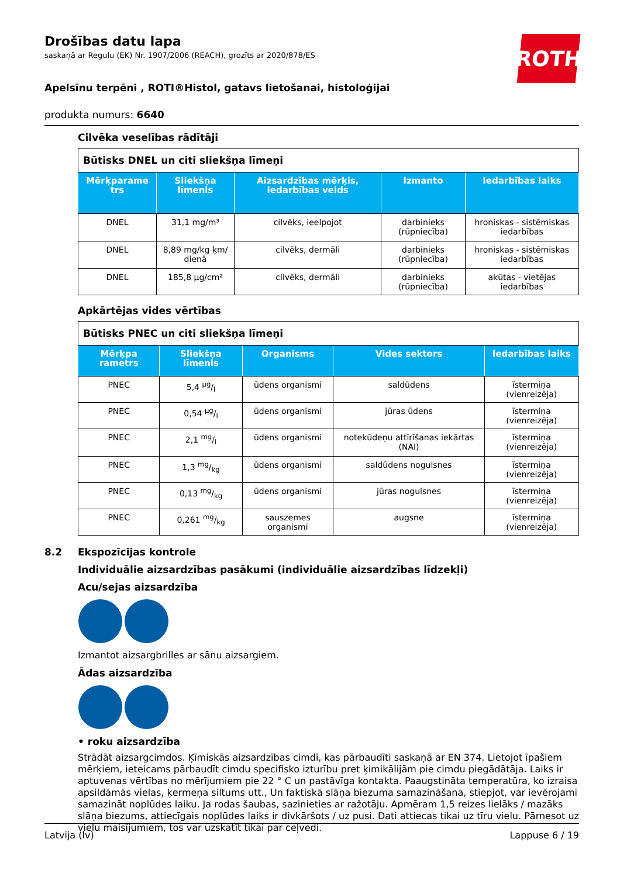Drošības datu lapa
saskaņā ar Regulu (EK) Nr. 1907/2006 (REACH), grozīts ar 2020/878/ES
ROTH
Apelsīnu terpēni , ROTI®Histol, gatavs lietošanai, histoloģijai
produkta numurs: 6640
Cilvēka veselības rādītāji
| Būtisks DNEL un citi sliekšņa līmeņi | | | | |
| Mērķparame trs | Sliekšņa līmenis | Aizsardzības mērķis, iedarbības veids | Izmanto | Iedarbības laiks |
| DNEL | 31,1 mg/m³ | cilvēks, ieelpojot | darbinieks (rūpniecība) | hroniskas - sistēmiskas iedarbības |
| DNEL | 8,89 mg/kg ķm/ dienā | cilvēks, dermāli | darbinieks (rūpniecība) | hroniskas - sistēmiskas iedarbības |
| DNEL | 185,8 µg/cm² | cilvēks, dermāli | darbinieks (rūpniecība) | akūtas - vietējas iedarbības |
Apkārtējas vides vērtības
| Būtisks PNEC un citi sliekšņa līmeņi | | | | |
| Mērķpa rametrs | Sliekšņa līmenis | Organisms | Vides sektors | Iedarbības laiks |
| PNEC | 5,4 µg/l | ūdens organismi | saldūdens | īstermiņa (vienreizēja) |
| PNEC | 0,54 µg/l | ūdens organismi | jūras ūdens | īstermiņa (vienreizēja) |
| PNEC | 2,1 mg/l | ūdens organismi | notekūdeņu attīrīšanas iekārtas (NAI) | īstermiņa (vienreizēja) |
| PNEC | 1,3 mg/kg | ūdens organismi | saldūdens nogulsnes | īstermiņa (vienreizēja) |
| PNEC | 0,13 mg/kg | ūdens organismi | jūras nogulsnes | īstermiņa (vienreizēja) |
| PNEC | 0,261 mg/kg | sauszemes organismi | augsne | īstermiņa (vienreizēja) |
8.2 Ekspozīcijas kontrole
Individuālie aizsardzības pasākumi (individuālie aizsardzības līdzekļi)
Acu/sejas aizsardzība
Izmantot aizsargbrilles ar sānu aizsargiem.
Ādas aizsardzība
• roku aizsardzība
Strādāt aizsargcimdos. Ķīmiskās aizsardzības cimdi, kas pārbaudīti saskaņā ar EN 374. Lietojot īpašiem mērķiem, ieteicams pārbaudīt cimdu specifisko izturību pret ķimikālijām pie cimdu piegādātāja. Laiks ir aptuvenas vērtības no mērījumiem pie 22 ° C un pastāvīga kontakta. Paaugstināta temperatūra, ko izraisa apsildāmās vielas, ķermeņa siltums utt., Un faktiskā slāņa biezuma samazināšana, stiepjot, var ievērojami samazināt noplūdes laiku. Ja rodas šaubas, sazinieties ar ražotāju. Apmēram 1,5 reizes lielāks / mazāks slāņa biezums, attiecīgais noplūdes laiks ir divkāršots / uz pusi. Dati attiecas tikai uz tīru vielu. Pārnesot uz vielu maisījumiem, tos var uzskatīt tikai par ceļvedi.
Latvija (lv) Lappuse 6 / 19